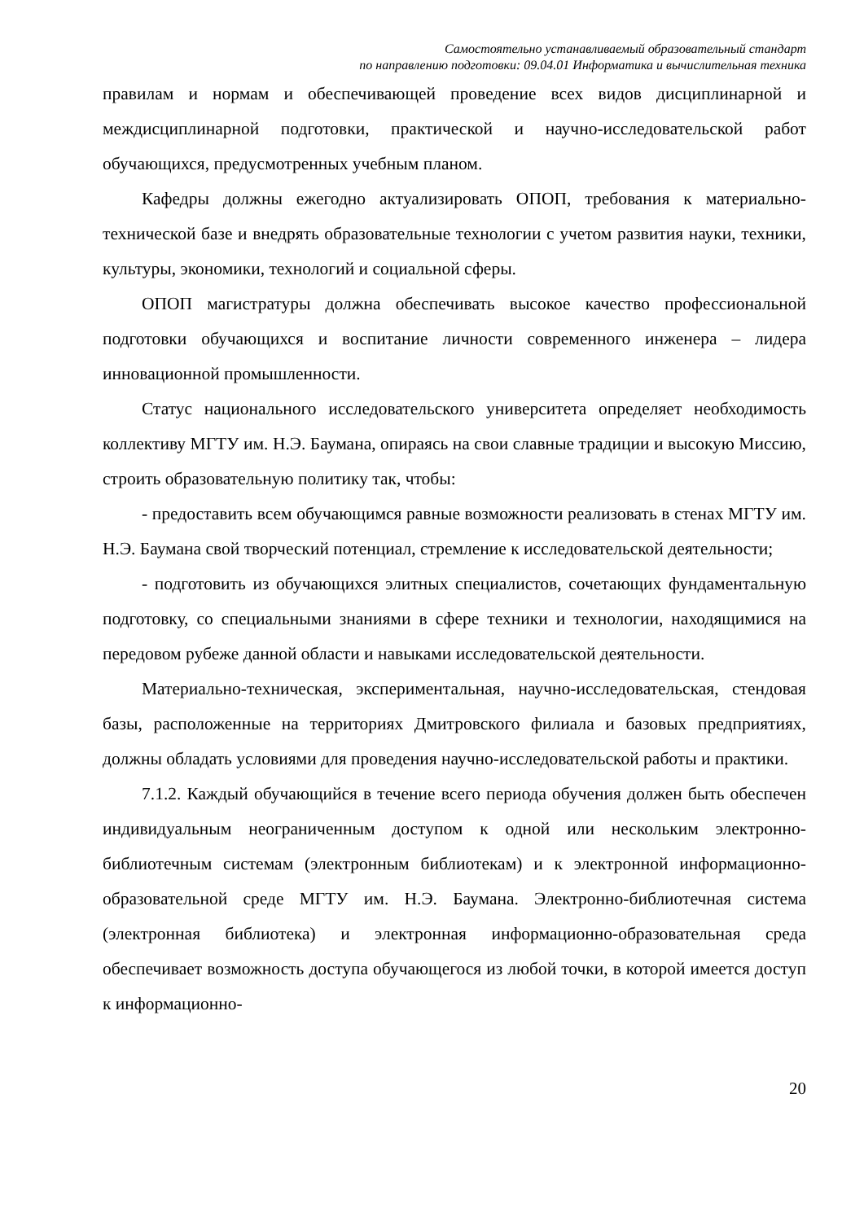Самостоятельно устанавливаемый образовательный стандарт
по направлению подготовки: 09.04.01 Информатика и вычислительная техника
правилам и нормам и обеспечивающей проведение всех видов дисциплинарной и междисциплинарной подготовки, практической и научно-исследовательской работ обучающихся, предусмотренных учебным планом.
Кафедры должны ежегодно актуализировать ОПОП, требования к материально-технической базе и внедрять образовательные технологии с учетом развития науки, техники, культуры, экономики, технологий и социальной сферы.
ОПОП магистратуры должна обеспечивать высокое качество профессиональной подготовки обучающихся и воспитание личности современного инженера – лидера инновационной промышленности.
Статус национального исследовательского университета определяет необходимость коллективу МГТУ им. Н.Э. Баумана, опираясь на свои славные традиции и высокую Миссию, строить образовательную политику так, чтобы:
- предоставить всем обучающимся равные возможности реализовать в стенах МГТУ им. Н.Э. Баумана свой творческий потенциал, стремление к исследовательской деятельности;
- подготовить из обучающихся элитных специалистов, сочетающих фундаментальную подготовку, со специальными знаниями в сфере техники и технологии, находящимися на передовом рубеже данной области и навыками исследовательской деятельности.
Материально-техническая, экспериментальная, научно-исследовательская, стендовая базы, расположенные на территориях Дмитровского филиала и базовых предприятиях, должны обладать условиями для проведения научно-исследовательской работы и практики.
7.1.2. Каждый обучающийся в течение всего периода обучения должен быть обеспечен индивидуальным неограниченным доступом к одной или нескольким электронно-библиотечным системам (электронным библиотекам) и к электронной информационно-образовательной среде МГТУ им. Н.Э. Баумана. Электронно-библиотечная система (электронная библиотека) и электронная информационно-образовательная среда обеспечивает возможность доступа обучающегося из любой точки, в которой имеется доступ к информационно-
20